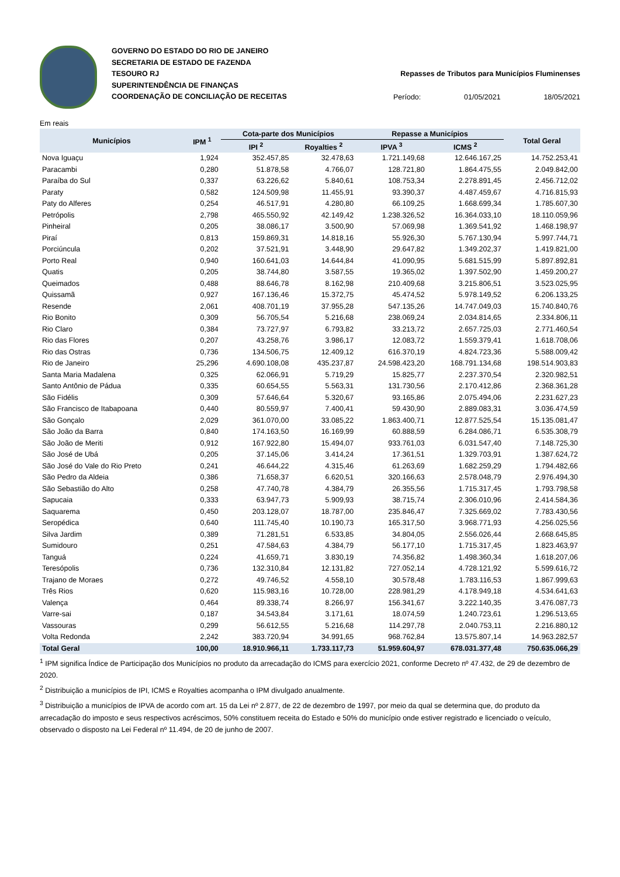GOVERNO DO ESTADO DO RIO DE JANEIRO
SECRETARIA DE ESTADO DE FAZENDA
TESOURO RJ
SUPERINTENDÊNCIA DE FINANÇAS
COORDENAÇÃO DE CONCILIAÇÃO DE RECEITAS
Repasses de Tributos para Municípios Fluminenses
Período: 01/05/2021 18/05/2021
Em reais
| Municípios | IPM <sup>1</sup> | Cota-parte dos Municípios | | Repasse a Municípios | | Total Geral |
| --- | --- | --- | --- | --- | --- | --- |
| | | IPI <sup>2</sup> | Royalties <sup>2</sup> | IPVA <sup>3</sup> | ICMS <sup>2</sup> | |
| Nova Iguaçu | 1,924 | 352.457,85 | 32.478,63 | 1.721.149,68 | 12.646.167,25 | 14.752.253,41 |
| Paracambi | 0,280 | 51.878,58 | 4.766,07 | 128.721,80 | 1.864.475,55 | 2.049.842,00 |
| Paraíba do Sul | 0,337 | 63.226,62 | 5.840,61 | 108.753,34 | 2.278.891,45 | 2.456.712,02 |
| Paraty | 0,582 | 124.509,98 | 11.455,91 | 93.390,37 | 4.487.459,67 | 4.716.815,93 |
| Paty do Alferes | 0,254 | 46.517,91 | 4.280,80 | 66.109,25 | 1.668.699,34 | 1.785.607,30 |
| Petrópolis | 2,798 | 465.550,92 | 42.149,42 | 1.238.326,52 | 16.364.033,10 | 18.110.059,96 |
| Pinheiral | 0,205 | 38.086,17 | 3.500,90 | 57.069,98 | 1.369.541,92 | 1.468.198,97 |
| Piraí | 0,813 | 159.869,31 | 14.818,16 | 55.926,30 | 5.767.130,94 | 5.997.744,71 |
| Porciúncula | 0,202 | 37.521,91 | 3.448,90 | 29.647,82 | 1.349.202,37 | 1.419.821,00 |
| Porto Real | 0,940 | 160.641,03 | 14.644,84 | 41.090,95 | 5.681.515,99 | 5.897.892,81 |
| Quatis | 0,205 | 38.744,80 | 3.587,55 | 19.365,02 | 1.397.502,90 | 1.459.200,27 |
| Queimados | 0,488 | 88.646,78 | 8.162,98 | 210.409,68 | 3.215.806,51 | 3.523.025,95 |
| Quissamã | 0,927 | 167.136,46 | 15.372,75 | 45.474,52 | 5.978.149,52 | 6.206.133,25 |
| Resende | 2,061 | 408.701,19 | 37.955,28 | 547.135,26 | 14.747.049,03 | 15.740.840,76 |
| Rio Bonito | 0,309 | 56.705,54 | 5.216,68 | 238.069,24 | 2.034.814,65 | 2.334.806,11 |
| Rio Claro | 0,384 | 73.727,97 | 6.793,82 | 33.213,72 | 2.657.725,03 | 2.771.460,54 |
| Rio das Flores | 0,207 | 43.258,76 | 3.986,17 | 12.083,72 | 1.559.379,41 | 1.618.708,06 |
| Rio das Ostras | 0,736 | 134.506,75 | 12.409,12 | 616.370,19 | 4.824.723,36 | 5.588.009,42 |
| Rio de Janeiro | 25,296 | 4.690.108,08 | 435.237,87 | 24.598.423,20 | 168.791.134,68 | 198.514.903,83 |
| Santa Maria Madalena | 0,325 | 62.066,91 | 5.719,29 | 15.825,77 | 2.237.370,54 | 2.320.982,51 |
| Santo Antônio de Pádua | 0,335 | 60.654,55 | 5.563,31 | 131.730,56 | 2.170.412,86 | 2.368.361,28 |
| São Fidélis | 0,309 | 57.646,64 | 5.320,67 | 93.165,86 | 2.075.494,06 | 2.231.627,23 |
| São Francisco de Itabapoana | 0,440 | 80.559,97 | 7.400,41 | 59.430,90 | 2.889.083,31 | 3.036.474,59 |
| São Gonçalo | 2,029 | 361.070,00 | 33.085,22 | 1.863.400,71 | 12.877.525,54 | 15.135.081,47 |
| São João da Barra | 0,840 | 174.163,50 | 16.169,99 | 60.888,59 | 6.284.086,71 | 6.535.308,79 |
| São João de Meriti | 0,912 | 167.922,80 | 15.494,07 | 933.761,03 | 6.031.547,40 | 7.148.725,30 |
| São José de Ubá | 0,205 | 37.145,06 | 3.414,24 | 17.361,51 | 1.329.703,91 | 1.387.624,72 |
| São José do Vale do Rio Preto | 0,241 | 46.644,22 | 4.315,46 | 61.263,69 | 1.682.259,29 | 1.794.482,66 |
| São Pedro da Aldeia | 0,386 | 71.658,37 | 6.620,51 | 320.166,63 | 2.578.048,79 | 2.976.494,30 |
| São Sebastião do Alto | 0,258 | 47.740,78 | 4.384,79 | 26.355,56 | 1.715.317,45 | 1.793.798,58 |
| Sapucaia | 0,333 | 63.947,73 | 5.909,93 | 38.715,74 | 2.306.010,96 | 2.414.584,36 |
| Saquarema | 0,450 | 203.128,07 | 18.787,00 | 235.846,47 | 7.325.669,02 | 7.783.430,56 |
| Seropédica | 0,640 | 111.745,40 | 10.190,73 | 165.317,50 | 3.968.771,93 | 4.256.025,56 |
| Silva Jardim | 0,389 | 71.281,51 | 6.533,85 | 34.804,05 | 2.556.026,44 | 2.668.645,85 |
| Sumidouro | 0,251 | 47.584,63 | 4.384,79 | 56.177,10 | 1.715.317,45 | 1.823.463,97 |
| Tanguá | 0,224 | 41.659,71 | 3.830,19 | 74.356,82 | 1.498.360,34 | 1.618.207,06 |
| Teresópolis | 0,736 | 132.310,84 | 12.131,82 | 727.052,14 | 4.728.121,92 | 5.599.616,72 |
| Trajano de Moraes | 0,272 | 49.746,52 | 4.558,10 | 30.578,48 | 1.783.116,53 | 1.867.999,63 |
| Três Rios | 0,620 | 115.983,16 | 10.728,00 | 228.981,29 | 4.178.949,18 | 4.534.641,63 |
| Valença | 0,464 | 89.338,74 | 8.266,97 | 156.341,67 | 3.222.140,35 | 3.476.087,73 |
| Varre-sai | 0,187 | 34.543,84 | 3.171,61 | 18.074,59 | 1.240.723,61 | 1.296.513,65 |
| Vassouras | 0,299 | 56.612,55 | 5.216,68 | 114.297,78 | 2.040.753,11 | 2.216.880,12 |
| Volta Redonda | 2,242 | 383.720,94 | 34.991,65 | 968.762,84 | 13.575.807,14 | 14.963.282,57 |
| Total Geral | 100,00 | 18.910.966,11 | 1.733.117,73 | 51.959.604,97 | 678.031.377,48 | 750.635.066,29 |
<sup>1</sup> IPM significa Índice de Participação dos Municípios no produto da arrecadação do ICMS para exercício 2021, conforme Decreto nº 47.432, de 29 de dezembro de 2020.
<sup>2</sup> Distribuição a municípios de IPI, ICMS e Royalties acompanha o IPM divulgado anualmente.
<sup>3</sup> Distribuição a municípios de IPVA de acordo com art. 15 da Lei nº 2.877, de 22 de dezembro de 1997, por meio da qual se determina que, do produto da arrecadação do imposto e seus respectivos acréscimos, 50% constituem receita do Estado e 50% do município onde estiver registrado e licenciado o veículo, observado o disposto na Lei Federal nº 11.494, de 20 de junho de 2007.